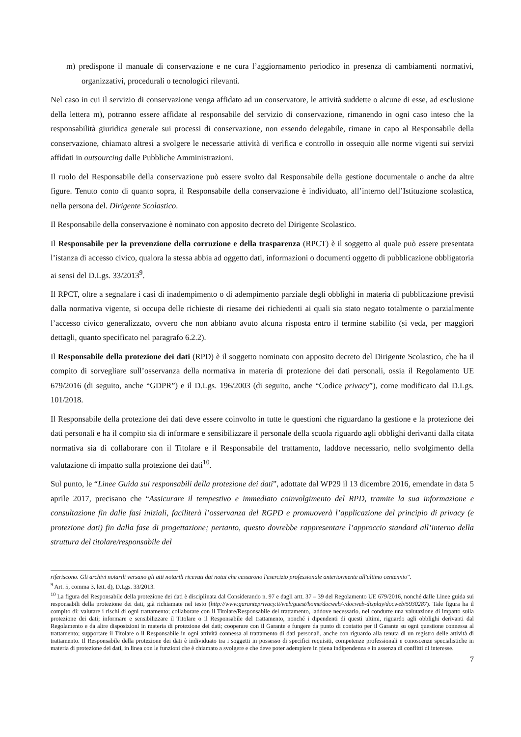m) predispone il manuale di conservazione e ne cura l’aggiornamento periodico in presenza di cambiamenti normativi, organizzativi, procedurali o tecnologici rilevanti.
Nel caso in cui il servizio di conservazione venga affidato ad un conservatore, le attività suddette o alcune di esse, ad esclusione della lettera m), potranno essere affidate al responsabile del servizio di conservazione, rimanendo in ogni caso inteso che la responsabilità giuridica generale sui processi di conservazione, non essendo delegabile, rimane in capo al Responsabile della conservazione, chiamato altresì a svolgere le necessarie attività di verifica e controllo in ossequio alle norme vigenti sui servizi affidati in outsourcing dalle Pubbliche Amministrazioni.
Il ruolo del Responsabile della conservazione può essere svolto dal Responsabile della gestione documentale o anche da altre figure. Tenuto conto di quanto sopra, il Responsabile della conservazione è individuato, all’interno dell’Istituzione scolastica, nella persona del. Dirigente Scolastico.
Il Responsabile della conservazione è nominato con apposito decreto del Dirigente Scolastico.
Il Responsabile per la prevenzione della corruzione e della trasparenza (RPCT) è il soggetto al quale può essere presentata l’istanza di accesso civico, qualora la stessa abbia ad oggetto dati, informazioni o documenti oggetto di pubblicazione obbligatoria ai sensi del D.Lgs. 33/2013<sup>9</sup>.
Il RPCT, oltre a segnalare i casi di inadempimento o di adempimento parziale degli obblighi in materia di pubblicazione previsti dalla normativa vigente, si occupa delle richieste di riesame dei richiedenti ai quali sia stato negato totalmente o parzialmente l’accesso civico generalizzato, ovvero che non abbiano avuto alcuna risposta entro il termine stabilito (si veda, per maggiori dettagli, quanto specificato nel paragrafo 6.2.2).
Il Responsabile della protezione dei dati (RPD) è il soggetto nominato con apposito decreto del Dirigente Scolastico, che ha il compito di sorvegliare sull’osservanza della normativa in materia di protezione dei dati personali, ossia il Regolamento UE 679/2016 (di seguito, anche “GDPR”) e il D.Lgs. 196/2003 (di seguito, anche “Codice privacy”), come modificato dal D.Lgs. 101/2018.
Il Responsabile della protezione dei dati deve essere coinvolto in tutte le questioni che riguardano la gestione e la protezione dei dati personali e ha il compito sia di informare e sensibilizzare il personale della scuola riguardo agli obblighi derivanti dalla citata normativa sia di collaborare con il Titolare e il Responsabile del trattamento, laddove necessario, nello svolgimento della valutazione di impatto sulla protezione dei dati<sup>10</sup>.
Sul punto, le “Linee Guida sui responsabili della protezione dei dati”, adottate dal WP29 il 13 dicembre 2016, emendate in data 5 aprile 2017, precisano che “Assicurare il tempestivo e immediato coinvolgimento del RPD, tramite la sua informazione e consultazione fin dalle fasi iniziali, faciliterà l’osservanza del RGPD e promuoverà l’applicazione del principio di privacy (e protezione dati) fin dalla fase di progettazione; pertanto, questo dovrebbe rappresentare l’approccio standard all’interno della struttura del titolare/responsabile del
riferiscono. Gli archivi notarili versano gli atti notarili ricevuti dai notai che cessarono l'esercizio professionale anteriormente all'ultimo centennio”.
<sup>9</sup> Art. 5, comma 3, lett. d), D.Lgs. 33/2013.
<sup>10</sup> La figura del Responsabile della protezione dei dati è disciplinata dal Considerando n. 97 e dagli artt. 37 – 39 del Regolamento UE 679/2016, nonché dalle Linee guida sui responsabili della protezione dei dati, già richiamate nel testo (http://www.garanteprivacy.it/web/guest/home/docweb/-/docweb-display/docweb/5930287). Tale figura ha il compito di: valutare i rischi di ogni trattamento; collaborare con il Titolare/Responsabile del trattamento, laddove necessario, nel condurre una valutazione di impatto sulla protezione dei dati; informare e sensibilizzare il Titolare o il Responsabile del trattamento, nonché i dipendenti di questi ultimi, riguardo agli obblighi derivanti dal Regolamento e da altre disposizioni in materia di protezione dei dati; cooperare con il Garante e fungere da punto di contatto per il Garante su ogni questione connessa al trattamento; supportare il Titolare o il Responsabile in ogni attività connessa al trattamento di dati personali, anche con riguardo alla tenuta di un registro delle attività di trattamento. Il Responsabile della protezione dei dati è individuato tra i soggetti in possesso di specifici requisiti, competenze professionali e conoscenze specialistiche in materia di protezione dei dati, in linea con le funzioni che è chiamato a svolgere e che deve poter adempiere in piena indipendenza e in assenza di conflitti di interesse.
7